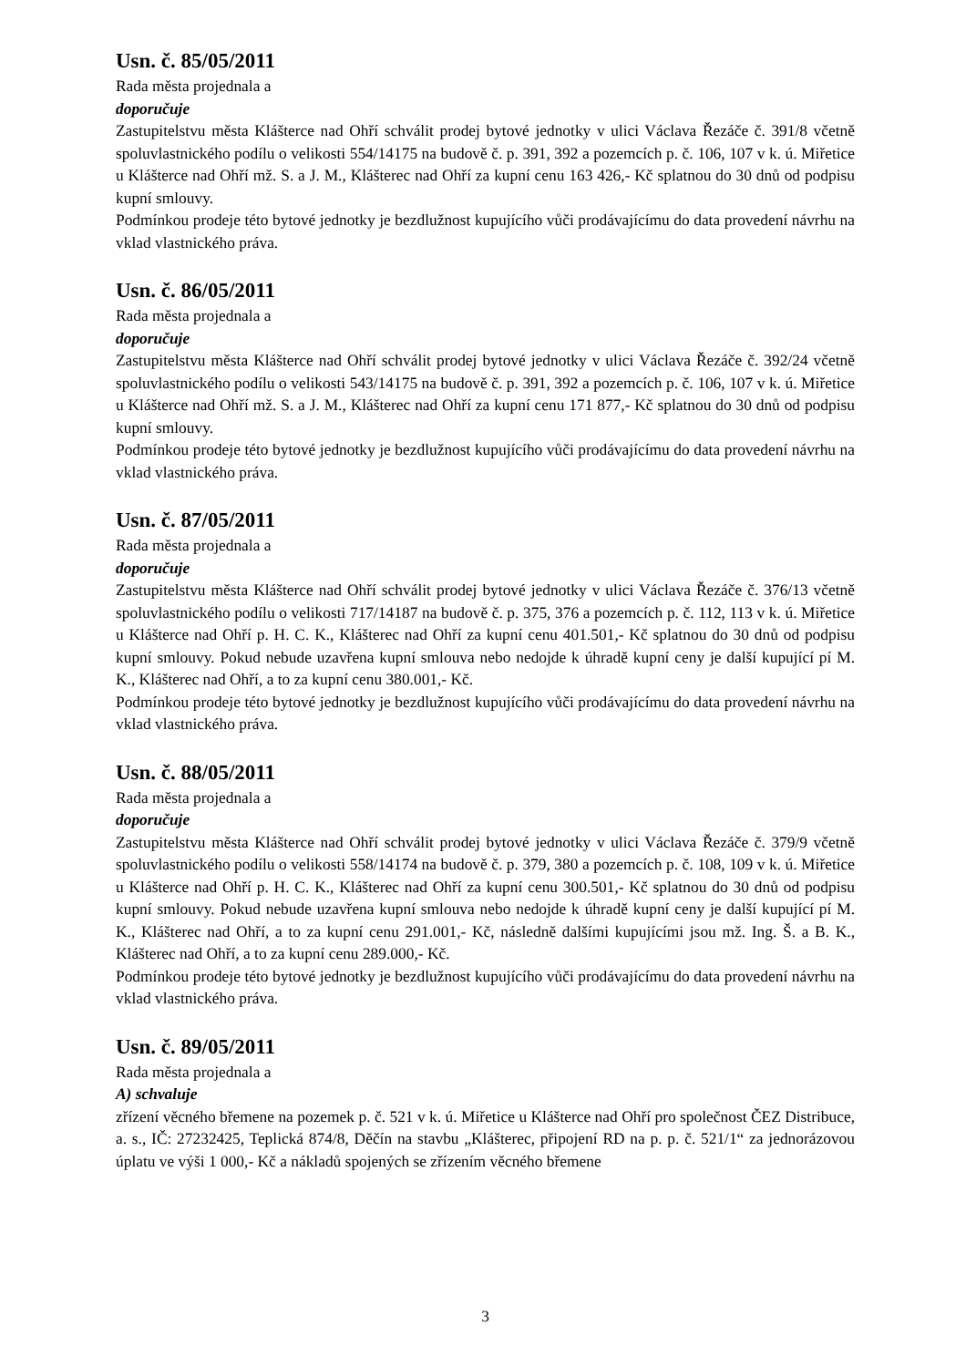Usn. č. 85/05/2011
Rada města projednala a
doporučuje
Zastupitelstvu města Klášterce nad Ohří schválit prodej bytové jednotky v ulici Václava Řezáče č. 391/8 včetně spoluvlastnického podílu o velikosti 554/14175 na budově č. p. 391, 392 a pozemcích p. č. 106, 107 v k. ú. Miřetice u Klášterce nad Ohří mž. S. a J. M., Klášterec nad Ohří za kupní cenu 163 426,- Kč splatnou do 30 dnů od podpisu kupní smlouvy.
Podmínkou prodeje této bytové jednotky je bezdlužnost kupujícího vůči prodávajícímu do data provedení návrhu na vklad vlastnického práva.
Usn. č. 86/05/2011
Rada města projednala a
doporučuje
Zastupitelstvu města Klášterce nad Ohří schválit prodej bytové jednotky v ulici Václava Řezáče č. 392/24 včetně spoluvlastnického podílu o velikosti 543/14175 na budově č. p. 391, 392 a pozemcích p. č. 106, 107 v k. ú. Miřetice u Klášterce nad Ohří mž. S. a J. M., Klášterec nad Ohří za kupní cenu 171 877,- Kč splatnou do 30 dnů od podpisu kupní smlouvy.
Podmínkou prodeje této bytové jednotky je bezdlužnost kupujícího vůči prodávajícímu do data provedení návrhu na vklad vlastnického práva.
Usn. č. 87/05/2011
Rada města projednala a
doporučuje
Zastupitelstvu města Klášterce nad Ohří schválit prodej bytové jednotky v ulici Václava Řezáče č. 376/13 včetně spoluvlastnického podílu o velikosti 717/14187 na budově č. p. 375, 376 a pozemcích p. č. 112, 113 v k. ú. Miřetice u Klášterce nad Ohří p. H. C. K., Klášterec nad Ohří za kupní cenu 401.501,- Kč splatnou do 30 dnů od podpisu kupní smlouvy. Pokud nebude uzavřena kupní smlouva nebo nedojde k úhradě kupní ceny je další kupující pí M. K., Klášterec nad Ohří, a to za kupní cenu 380.001,- Kč.
Podmínkou prodeje této bytové jednotky je bezdlužnost kupujícího vůči prodávajícímu do data provedení návrhu na vklad vlastnického práva.
Usn. č. 88/05/2011
Rada města projednala a
doporučuje
Zastupitelstvu města Klášterce nad Ohří schválit prodej bytové jednotky v ulici Václava Řezáče č. 379/9 včetně spoluvlastnického podílu o velikosti 558/14174 na budově č. p. 379, 380 a pozemcích p. č. 108, 109 v k. ú. Miřetice u Klášterce nad Ohří p. H. C. K., Klášterec nad Ohří za kupní cenu 300.501,- Kč splatnou do 30 dnů od podpisu kupní smlouvy. Pokud nebude uzavřena kupní smlouva nebo nedojde k úhradě kupní ceny je další kupující pí M. K., Klášterec nad Ohří, a to za kupní cenu 291.001,- Kč, následně dalšími kupujícími jsou mž. Ing. Š. a B. K., Klášterec nad Ohří, a to za kupní cenu 289.000,- Kč.
Podmínkou prodeje této bytové jednotky je bezdlužnost kupujícího vůči prodávajícímu do data provedení návrhu na vklad vlastnického práva.
Usn. č. 89/05/2011
Rada města projednala a
A) schvaluje
zřízení věcného břemene na pozemek p. č. 521 v k. ú. Miřetice u Klášterce nad Ohří pro společnost ČEZ Distribuce, a. s., IČ: 27232425, Teplická 874/8, Děčín na stavbu „Klášterec, připojení RD na p. p. č. 521/1“ za jednorázovou úplatu ve výši 1 000,- Kč a nákladů spojených se zřízením věcného břemene
3